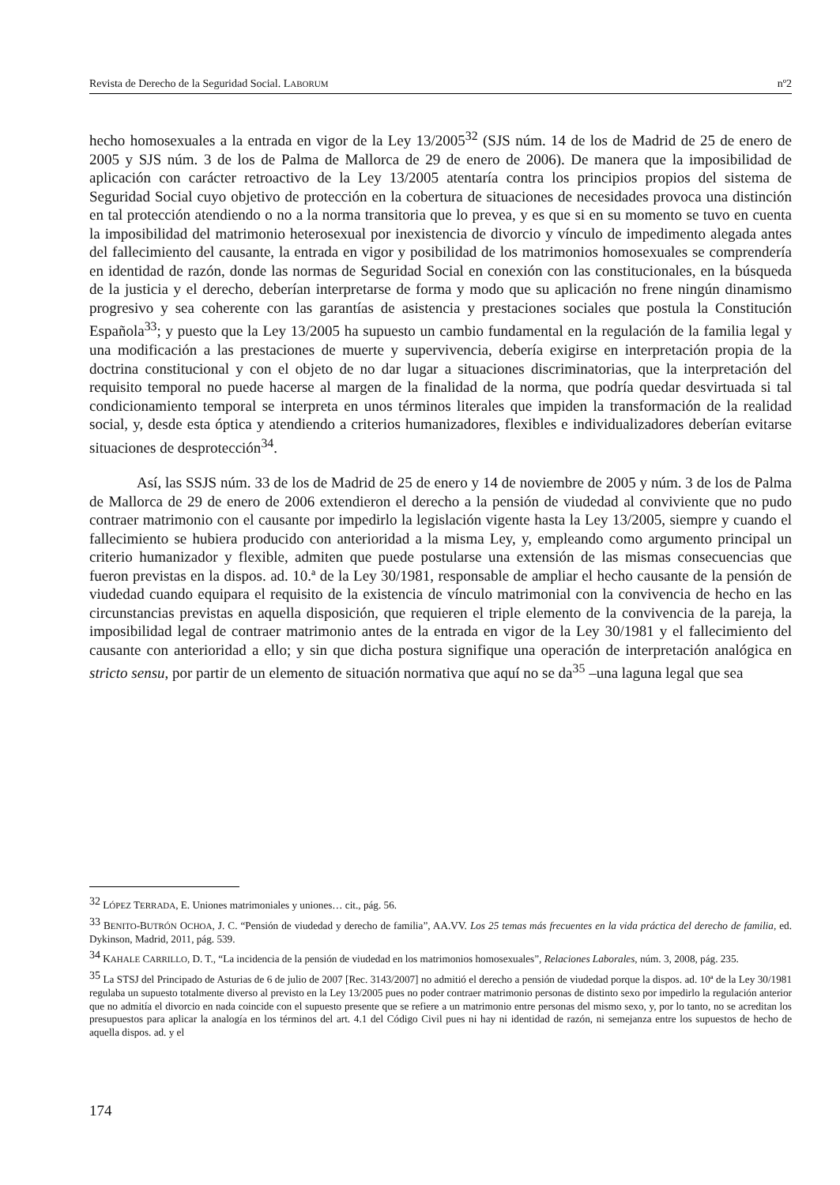Revista de Derecho de la Seguridad Social. LABORUM nº2
hecho homosexuales a la entrada en vigor de la Ley 13/2005<sup>32</sup> (SJS núm. 14 de los de Madrid de 25 de enero de 2005 y SJS núm. 3 de los de Palma de Mallorca de 29 de enero de 2006). De manera que la imposibilidad de aplicación con carácter retroactivo de la Ley 13/2005 atentaría contra los principios propios del sistema de Seguridad Social cuyo objetivo de protección en la cobertura de situaciones de necesidades provoca una distinción en tal protección atendiendo o no a la norma transitoria que lo prevea, y es que si en su momento se tuvo en cuenta la imposibilidad del matrimonio heterosexual por inexistencia de divorcio y vínculo de impedimento alegada antes del fallecimiento del causante, la entrada en vigor y posibilidad de los matrimonios homosexuales se comprendería en identidad de razón, donde las normas de Seguridad Social en conexión con las constitucionales, en la búsqueda de la justicia y el derecho, deberían interpretarse de forma y modo que su aplicación no frene ningún dinamismo progresivo y sea coherente con las garantías de asistencia y prestaciones sociales que postula la Constitución Española<sup>33</sup>; y puesto que la Ley 13/2005 ha supuesto un cambio fundamental en la regulación de la familia legal y una modificación a las prestaciones de muerte y supervivencia, debería exigirse en interpretación propia de la doctrina constitucional y con el objeto de no dar lugar a situaciones discriminatorias, que la interpretación del requisito temporal no puede hacerse al margen de la finalidad de la norma, que podría quedar desvirtuada si tal condicionamiento temporal se interpreta en unos términos literales que impiden la transformación de la realidad social, y, desde esta óptica y atendiendo a criterios humanizadores, flexibles e individualizadores deberían evitarse situaciones de desprotección<sup>34</sup>.
Así, las SSJS núm. 33 de los de Madrid de 25 de enero y 14 de noviembre de 2005 y núm. 3 de los de Palma de Mallorca de 29 de enero de 2006 extendieron el derecho a la pensión de viudedad al conviviente que no pudo contraer matrimonio con el causante por impedirlo la legislación vigente hasta la Ley 13/2005, siempre y cuando el fallecimiento se hubiera producido con anterioridad a la misma Ley, y, empleando como argumento principal un criterio humanizador y flexible, admiten que puede postularse una extensión de las mismas consecuencias que fueron previstas en la dispos. ad. 10.ª de la Ley 30/1981, responsable de ampliar el hecho causante de la pensión de viudedad cuando equipara el requisito de la existencia de vínculo matrimonial con la convivencia de hecho en las circunstancias previstas en aquella disposición, que requieren el triple elemento de la convivencia de la pareja, la imposibilidad legal de contraer matrimonio antes de la entrada en vigor de la Ley 30/1981 y el fallecimiento del causante con anterioridad a ello; y sin que dicha postura signifique una operación de interpretación analógica en stricto sensu, por partir de un elemento de situación normativa que aquí no se da<sup>35</sup> –una laguna legal que sea
<sup>32</sup> LÓPEZ TERRADA, E. Uniones matrimoniales y uniones… cit., pág. 56.
<sup>33</sup> BENITO-BUTRÓN OCHOA, J. C. “Pensión de viudedad y derecho de familia”, AA.VV. Los 25 temas más frecuentes en la vida práctica del derecho de familia, ed. Dykinson, Madrid, 2011, pág. 539.
<sup>34</sup> KAHALE CARRILLO, D. T., “La incidencia de la pensión de viudedad en los matrimonios homosexuales”, Relaciones Laborales, núm. 3, 2008, pág. 235.
<sup>35</sup> La STSJ del Principado de Asturias de 6 de julio de 2007 [Rec. 3143/2007] no admitió el derecho a pensión de viudedad porque la dispos. ad. 10ª de la Ley 30/1981 regulaba un supuesto totalmente diverso al previsto en la Ley 13/2005 pues no poder contraer matrimonio personas de distinto sexo por impedirlo la regulación anterior que no admitía el divorcio en nada coincide con el supuesto presente que se refiere a un matrimonio entre personas del mismo sexo, y, por lo tanto, no se acreditan los presupuestos para aplicar la analogía en los términos del art. 4.1 del Código Civil pues ni hay ni identidad de razón, ni semejanza entre los supuestos de hecho de aquella dispos. ad. y el
174